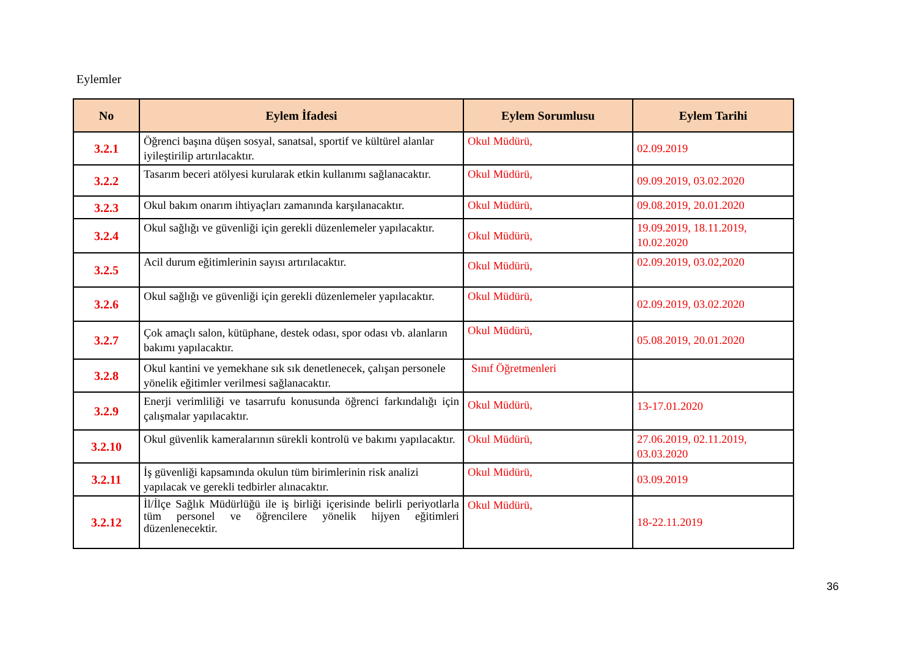Eylemler
| No | Eylem İfadesi | Eylem Sorumlusu | Eylem Tarihi |
| --- | --- | --- | --- |
| 3.2.1 | Öğrenci başına düşen sosyal, sanatsal, sportif ve kültürel alanlar iyileştirilip artırılacaktır. | Okul Müdürü, | 02.09.2019 |
| 3.2.2 | Tasarım beceri atölyesi kurularak etkin kullanımı sağlanacaktır. | Okul Müdürü, | 09.09.2019, 03.02.2020 |
| 3.2.3 | Okul bakım onarım ihtiyaçları zamanında karşılanacaktır. | Okul Müdürü, | 09.08.2019, 20.01.2020 |
| 3.2.4 | Okul sağlığı ve güvenliği için gerekli düzenlemeler yapılacaktır. | Okul Müdürü, | 19.09.2019, 18.11.2019, 10.02.2020 |
| 3.2.5 | Acil durum eğitimlerinin sayısı artırılacaktır. | Okul Müdürü, | 02.09.2019, 03.02,2020 |
| 3.2.6 | Okul sağlığı ve güvenliği için gerekli düzenlemeler yapılacaktır. | Okul Müdürü, | 02.09.2019, 03.02.2020 |
| 3.2.7 | Çok amaçlı salon, kütüphane, destek odası, spor odası vb. alanların bakımı yapılacaktır. | Okul Müdürü, | 05.08.2019, 20.01.2020 |
| 3.2.8 | Okul kantini ve yemekhane sık sık denetlenecek, çalışan personele yönelik eğitimler verilmesi sağlanacaktır. | Sınıf Öğretmenleri | |
| 3.2.9 | Enerji verimliliği ve tasarrufu konusunda öğrenci farkındalığı için çalışmalar yapılacaktır. | Okul Müdürü, | 13-17.01.2020 |
| 3.2.10 | Okul güvenlik kameralarının sürekli kontrolü ve bakımı yapılacaktır. | Okul Müdürü, | 27.06.2019, 02.11.2019, 03.03.2020 |
| 3.2.11 | İş güvenliği kapsamında okulun tüm birimlerinin risk analizi yapılacak ve gerekli tedbirler alınacaktır. | Okul Müdürü, | 03.09.2019 |
| 3.2.12 | İl/İlçe Sağlık Müdürlüğü ile iş birliği içerisinde belirli periyotlarla tüm personel ve öğrencilere yönelik hijyen eğitimleri düzenlenecektir. | Okul Müdürü, | 18-22.11.2019 |
36